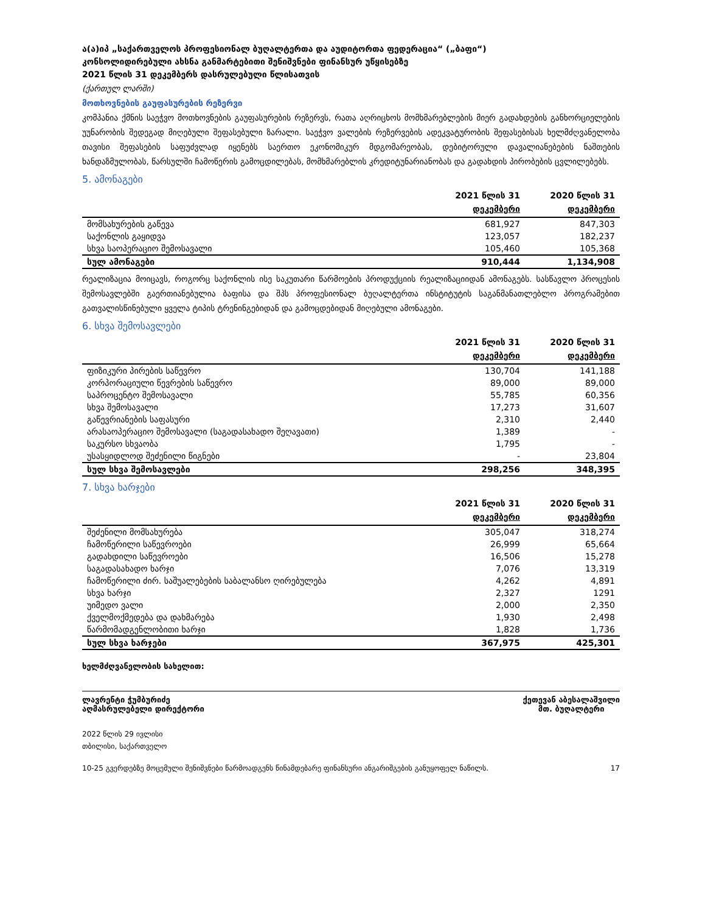ა(ა)იპ „საქართველოს პროფესიონალ ბუღალტერთა და აუდიტორთა ფედერაცია“ („ბაფი“)
კონსოლიდირებული ახსნა განმარტებითი შენიშვნები ფინანსურ უწყისებზე
2021 წლის 31 დეკემბერს დასრულებული წლისათვის
(ქართულ ლარში)
მოთხოვნების გაუფასურების რეზერვი
კომპანია ქმნის საეჭვო მოთხოვნების გაუფასურების რეზერვს, რათა აღრიცხოს მომხმარებლების მიერ გადახდების განხორციელების უუნარობის შედეგად მიღებული შეფასებული ზარალი. საეჭვო ვალების რეზერვების ადეკვატურობის შეფასებისას ხელმძღვანელობა თავისი შეფასების საფუძვლად იყენებს საერთო ეკონომიკურ მდგომარეობას, დებიტორული დავალიანებების ნაშთების ხანდაზმულობას, წარსულში ჩამოწერის გამოცდილებას, მომხმარებლის კრედიტუნარიანობას და გადახდის პირობების ცვლილებებს.
5. ამონაგები
| | 2021 წლის 31 დეკემბერი | 2020 წლის 31 დეკემბერი |
| --- | --- | --- |
| მომსახურების გაწევა | 681,927 | 847,303 |
| საქონლის გაყიდვა | 123,057 | 182,237 |
| სხვა საოპერაციო შემოსავალი | 105,460 | 105,368 |
| სულ ამონაგები | 910,444 | 1,134,908 |
რეალიზაცია მოიცავს, როგორც საქონლის ისე საკუთარი წარმოების პროდუქციის რეალიზაციიდან ამონაგებს. სასწავლო პროცესის შემოსავლებში გაერთიანებულია ბაფისა და შპს პროფესიონალ ბუღალტერთა ინსტიტუტის საგანმანათლებლო პროგრამებით გათვალისწინებული ყველა ტიპის ტრენინგებიდან და გამოცდებიდან მიღებული ამონაგები.
6. სხვა შემოსავლები
| | 2021 წლის 31 დეკემბერი | 2020 წლის 31 დეკემბერი |
| --- | --- | --- |
| ფიზიკური პირების საწევრო | 130,704 | 141,188 |
| კორპორაციული წევრების საწევრო | 89,000 | 89,000 |
| საპროცენტო შემოსავალი | 55,785 | 60,356 |
| სხვა შემოსავალი | 17,273 | 31,607 |
| გაწევრიანების საფასური | 2,310 | 2,440 |
| არასაოპერაციო შემოსავალი (საგადასახადო შეღავათი) | 1,389 | - |
| საკურსო სხვაობა | 1,795 | - |
| უსასყიდლოდ შეძენილი წიგნები | - | 23,804 |
| სულ სხვა შემოსავლები | 298,256 | 348,395 |
7. სხვა ხარჯები
| | 2021 წლის 31 დეკემბერი | 2020 წლის 31 დეკემბერი |
| --- | --- | --- |
| შეძენილი მომსახურება | 305,047 | 318,274 |
| ჩამოწერილი საწევროები | 26,999 | 65,664 |
| გადახდილი საწევროები | 16,506 | 15,278 |
| საგადასახადო ხარჯი | 7,076 | 13,319 |
| ჩამოწერილი ძირ. საშუალებების საბალანსო ღირებულება | 4,262 | 4,891 |
| სხვა ხარჯი | 2,327 | 1291 |
| უიმედო ვალი | 2,000 | 2,350 |
| ქველმოქმედება და დახმარება | 1,930 | 2,498 |
| წარმომადგენლობითი ხარჯი | 1,828 | 1,736 |
| სულ სხვა ხარჯები | 367,975 | 425,301 |
ხელმძღვანელობის სახელით:
ლავრენტი ჭუმბურიძე
აღმასრულებელი დირექტორი
ქეთევან აბესალაშვილი
მთ. ბუღალტერი
2022 წლის 29 ივლისი
თბილისი, საქართველო
10-25 გვერდებზე მოცემული შენიშვნები წარმოადგენს წინამდებარე ფინანსური ანგარიშგების განუყოფელ ნაწილს. 17